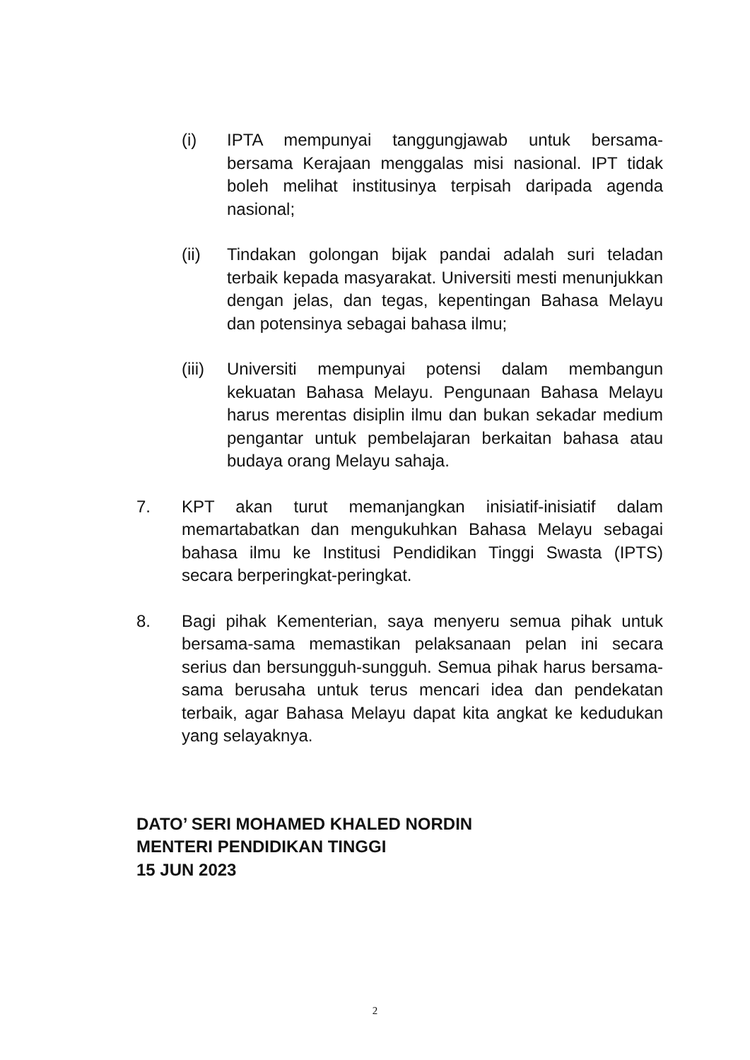(i) IPTA mempunyai tanggungjawab untuk bersama-bersama Kerajaan menggalas misi nasional. IPT tidak boleh melihat institusinya terpisah daripada agenda nasional;
(ii) Tindakan golongan bijak pandai adalah suri teladan terbaik kepada masyarakat. Universiti mesti menunjukkan dengan jelas, dan tegas, kepentingan Bahasa Melayu dan potensinya sebagai bahasa ilmu;
(iii) Universiti mempunyai potensi dalam membangun kekuatan Bahasa Melayu. Pengunaan Bahasa Melayu harus merentas disiplin ilmu dan bukan sekadar medium pengantar untuk pembelajaran berkaitan bahasa atau budaya orang Melayu sahaja.
7. KPT akan turut memanjangkan inisiatif-inisiatif dalam memartabatkan dan mengukuhkan Bahasa Melayu sebagai bahasa ilmu ke Institusi Pendidikan Tinggi Swasta (IPTS) secara berperingkat-peringkat.
8. Bagi pihak Kementerian, saya menyeru semua pihak untuk bersama-sama memastikan pelaksanaan pelan ini secara serius dan bersungguh-sungguh. Semua pihak harus bersama-sama berusaha untuk terus mencari idea dan pendekatan terbaik, agar Bahasa Melayu dapat kita angkat ke kedudukan yang selayaknya.
DATO’ SERI MOHAMED KHALED NORDIN
MENTERI PENDIDIKAN TINGGI
15 JUN 2023
2